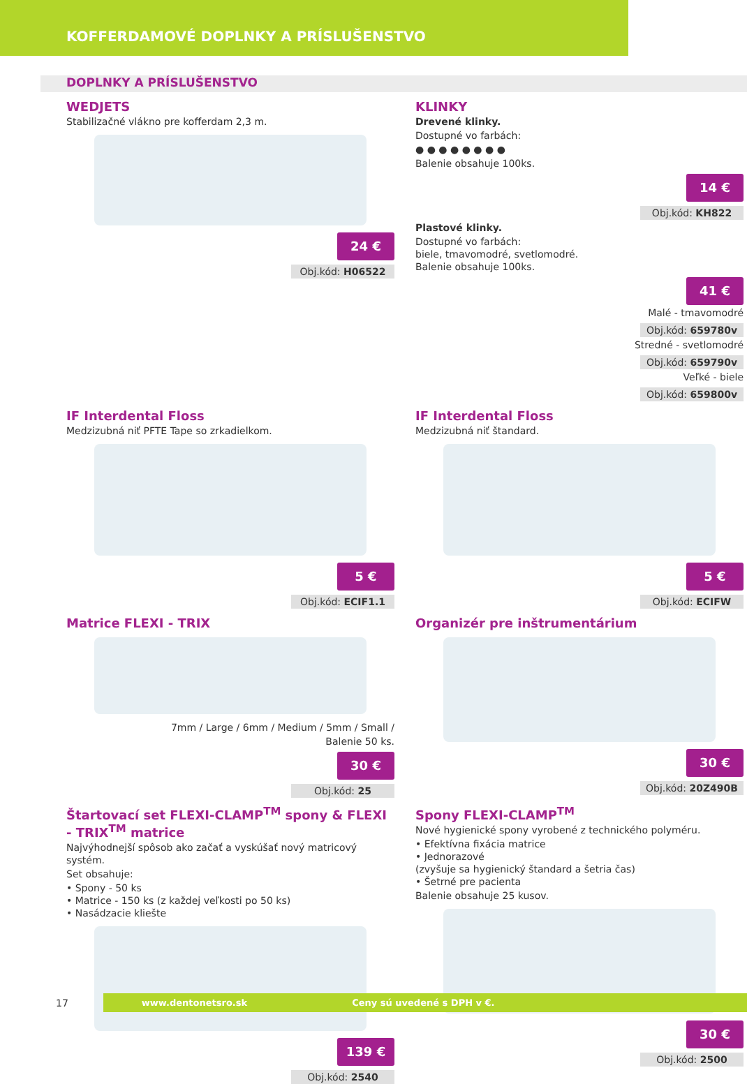KOFFERDAMOVÉ DOPLNKY A PRÍSLUŠENSTVO
DOPLNKY A PRÍSLUŠENSTVO
WEDJETS
Stabilizačné vlákno pre kofferdam 2,3 m.
24 €
Obj.kód: H06522
KLINKY
Drevené klinky.
Dostupné vo farbách:
● ● ● ● ● ● ● ●
Balenie obsahuje 100ks.
14 €
Obj.kód: KH822
Plastové klinky.
Dostupné vo farbách:
biele, tmavomodré, svetlomodré.
Balenie obsahuje 100ks.
41 €
Malé - tmavomodré
Obj.kód: 659780v
Stredné - svetlomodré
Obj.kód: 659790v
Veľké - biele
Obj.kód: 659800v
IF Interdental Floss
Medzizubná niť PFTE Tape so zrkadielkom.
5 €
Obj.kód: ECIF1.1
IF Interdental Floss
Medzizubná niť štandard.
5 €
Obj.kód: ECIFW
Matrice FLEXI - TRIX
7mm / Large / 6mm / Medium / 5mm / Small /
Balenie 50 ks.
30 €
Obj.kód: 25
Organizér pre inštrumentárium
30 €
Obj.kód: 20Z490B
Štartovací set FLEXI-CLAMP<sup>TM</sup> spony & FLEXI - TRIX<sup>TM</sup> matrice
Najvýhodnejší spôsob ako začať a vyskúšať nový matricový systém.
Set obsahuje:
• Spony - 50 ks
• Matrice - 150 ks (z každej veľkosti po 50 ks)
• Nasádzacie kliešte
139 €
Obj.kód: 2540
Spony FLEXI-CLAMP<sup>TM</sup>
Nové hygienické spony vyrobené z technického polyméru.
• Efektívna fixácia matrice
• Jednorazové
(zvyšuje sa hygienický štandard a šetria čas)
• Šetrné pre pacienta
Balenie obsahuje 25 kusov.
30 €
Obj.kód: 2500
17
www.dentonetsro.sk Ceny sú uvedené s DPH v €.